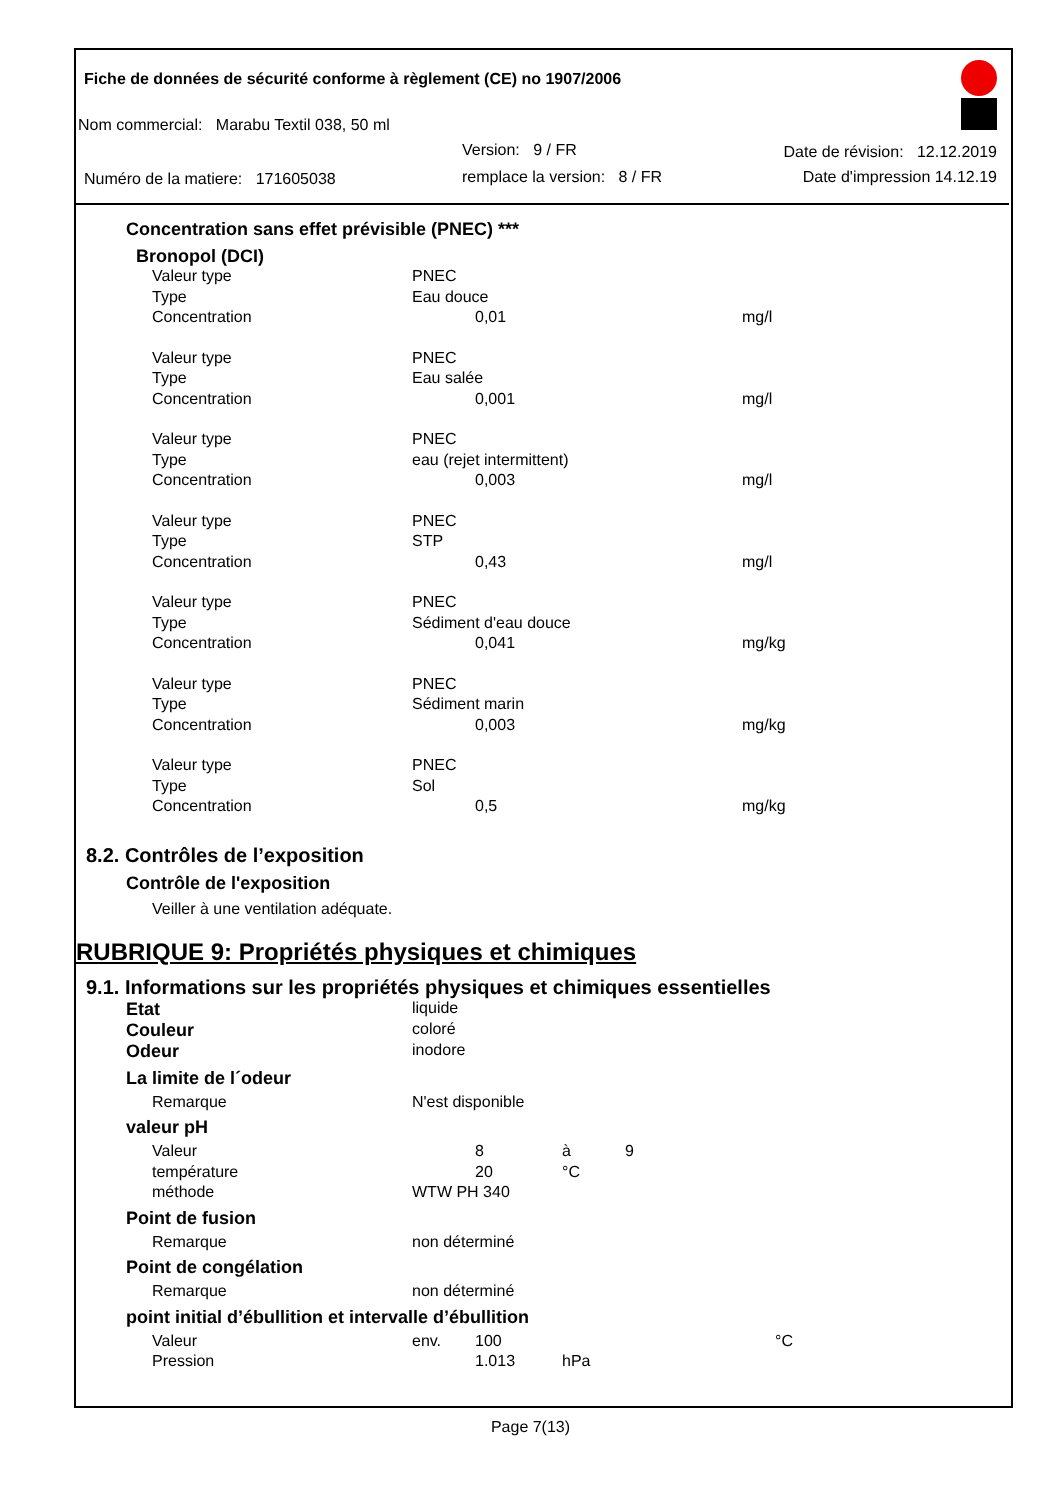Fiche de données de sécurité conforme à règlement (CE) no 1907/2006
Nom commercial: Marabu Textil 038, 50 ml
Version: 9 / FR Date de révision: 12.12.2019
Numéro de la matiere: 171605038
remplace la version: 8 / FR Date d'impression 14.12.19
Concentration sans effet prévisible (PNEC) ***
Bronopol (DCI)
| Valeur type | PNEC | | |
| Type | Eau douce | | |
| Concentration | | 0,01 | mg/l |
| Valeur type | PNEC | | |
| Type | Eau salée | | |
| Concentration | | 0,001 | mg/l |
| Valeur type | PNEC | | |
| Type | eau (rejet intermittent) | | |
| Concentration | | 0,003 | mg/l |
| Valeur type | PNEC | | |
| Type | STP | | |
| Concentration | | 0,43 | mg/l |
| Valeur type | PNEC | | |
| Type | Sédiment d'eau douce | | |
| Concentration | | 0,041 | mg/kg |
| Valeur type | PNEC | | |
| Type | Sédiment marin | | |
| Concentration | | 0,003 | mg/kg |
| Valeur type | PNEC | | |
| Type | Sol | | |
| Concentration | | 0,5 | mg/kg |
8.2. Contrôles de l’exposition
Contrôle de l'exposition
Veiller à une ventilation adéquate.
RUBRIQUE 9: Propriétés physiques et chimiques
9.1. Informations sur les propriétés physiques et chimiques essentielles
| Etat | liquide | | | |
| Couleur | coloré | | | |
| Odeur | inodore | | | |
| La limite de l´odeur | | | | |
| Remarque | N'est disponible | | | |
| valeur pH | | | | |
| Valeur | | 8 | à | 9 |
| température | | 20 | °C | |
| méthode | WTW PH 340 | | | |
| Point de fusion | | | | |
| Remarque | non déterminé | | | |
| Point de congélation | | | | |
| Remarque | non déterminé | | | |
| point initial d’ébullition et intervalle d’ébullition | | | | |
| Valeur | env. | 100 | | °C |
| Pression | | 1.013 | hPa | |
Page 7(13)